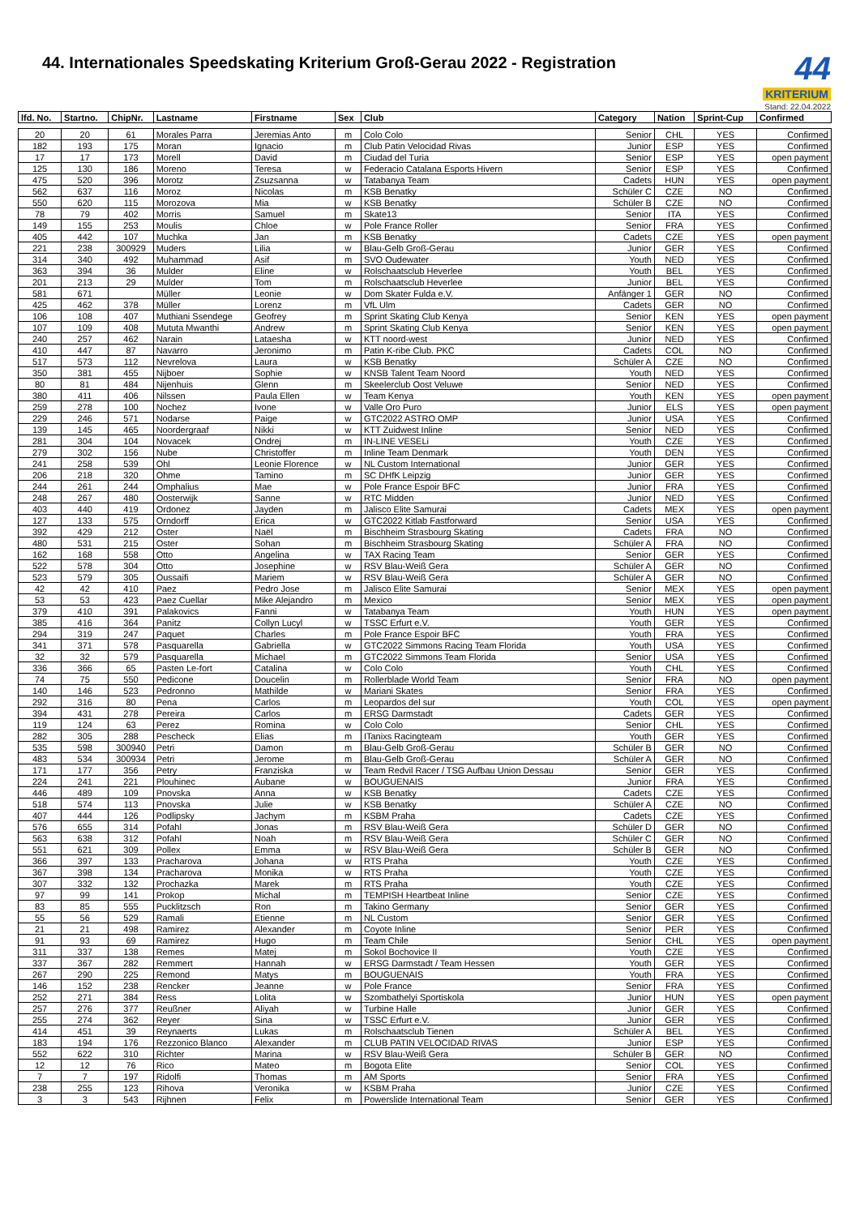44. Internationales Speedskating Kriterium Groß-Gerau 2022 - Registration
44
KRITERIUM
Stand: 22.04.2022
| lfd. No. | Startno. | ChipNr. | Lastname | Firstname | Sex | Club | Category | Nation | Sprint-Cup | Confirmed |
| --- | --- | --- | --- | --- | --- | --- | --- | --- | --- | --- |
| 20 | 20 | 61 | Morales Parra | Jeremias Anto | m | Colo Colo | Senior | CHL | YES | Confirmed |
| 182 | 193 | 175 | Moran | Ignacio | m | Club Patin Velocidad Rivas | Junior | ESP | YES | Confirmed |
| 17 | 17 | 173 | Morell | David | m | Ciudad del Turia | Senior | ESP | YES | open payment |
| 125 | 130 | 186 | Moreno | Teresa | w | Federacio Catalana Esports Hivern | Senior | ESP | YES | Confirmed |
| 475 | 520 | 396 | Morotz | Zsuzsanna | w | Tatabanya Team | Cadets | HUN | YES | open payment |
| 562 | 637 | 116 | Moroz | Nicolas | m | KSB Benatky | Schüler C | CZE | NO | Confirmed |
| 550 | 620 | 115 | Morozova | Mia | w | KSB Benatky | Schüler B | CZE | NO | Confirmed |
| 78 | 79 | 402 | Morris | Samuel | m | Skate13 | Senior | ITA | YES | Confirmed |
| 149 | 155 | 253 | Moulis | Chloe | w | Pole France Roller | Senior | FRA | YES | Confirmed |
| 405 | 442 | 107 | Muchka | Jan | m | KSB Benatky | Cadets | CZE | YES | open payment |
| 221 | 238 | 300929 | Muders | Lilia | w | Blau-Gelb Groß-Gerau | Junior | GER | YES | Confirmed |
| 314 | 340 | 492 | Muhammad | Asif | m | SVO Oudewater | Youth | NED | YES | Confirmed |
| 363 | 394 | 36 | Mulder | Eline | w | Rolschaatsclub Heverlee | Youth | BEL | YES | Confirmed |
| 201 | 213 | 29 | Mulder | Tom | m | Rolschaatsclub Heverlee | Junior | BEL | YES | Confirmed |
| 581 | 671 | | Müller | Leonie | w | Dom Skater Fulda e.V. | Anfänger 1 | GER | NO | Confirmed |
| 425 | 462 | 378 | Müller | Lorenz | m | VfL Ulm | Cadets | GER | NO | Confirmed |
| 106 | 108 | 407 | Muthiani Ssendege | Geofrey | m | Sprint Skating Club Kenya | Senior | KEN | YES | open payment |
| 107 | 109 | 408 | Mututa Mwanthi | Andrew | m | Sprint Skating Club Kenya | Senior | KEN | YES | open payment |
| 240 | 257 | 462 | Narain | Lataesha | w | KTT noord-west | Junior | NED | YES | Confirmed |
| 410 | 447 | 87 | Navarro | Jeronimo | m | Patin K-ribe Club. PKC | Cadets | COL | NO | Confirmed |
| 517 | 573 | 112 | Nevrelova | Laura | w | KSB Benatky | Schüler A | CZE | NO | Confirmed |
| 350 | 381 | 455 | Nijboer | Sophie | w | KNSB Talent Team Noord | Youth | NED | YES | Confirmed |
| 80 | 81 | 484 | Nijenhuis | Glenn | m | Skeelerclub Oost Veluwe | Senior | NED | YES | Confirmed |
| 380 | 411 | 406 | Nilssen | Paula Ellen | w | Team Kenya | Youth | KEN | YES | open payment |
| 259 | 278 | 100 | Nochez | Ivone | w | Valle Oro Puro | Junior | ELS | YES | open payment |
| 229 | 246 | 571 | Nodarse | Paige | w | GTC2022 ASTRO OMP | Junior | USA | YES | Confirmed |
| 139 | 145 | 465 | Noordergraaf | Nikki | w | KTT Zuidwest Inline | Senior | NED | YES | Confirmed |
| 281 | 304 | 104 | Novacek | Ondrej | m | IN-LINE VESELi | Youth | CZE | YES | Confirmed |
| 279 | 302 | 156 | Nube | Christoffer | m | Inline Team Denmark | Youth | DEN | YES | Confirmed |
| 241 | 258 | 539 | Ohl | Leonie Florence | w | NL Custom International | Junior | GER | YES | Confirmed |
| 206 | 218 | 320 | Ohme | Tamino | m | SC DHfK Leipzig | Junior | GER | YES | Confirmed |
| 244 | 261 | 244 | Omphalius | Mae | w | Pole France Espoir BFC | Junior | FRA | YES | Confirmed |
| 248 | 267 | 480 | Oosterwijk | Sanne | w | RTC Midden | Junior | NED | YES | Confirmed |
| 403 | 440 | 419 | Ordonez | Jayden | m | Jalisco Elite Samurai | Cadets | MEX | YES | open payment |
| 127 | 133 | 575 | Orndorff | Erica | w | GTC2022 Kitlab Fastforward | Senior | USA | YES | Confirmed |
| 392 | 429 | 212 | Oster | Naël | m | Bischheim Strasbourg Skating | Cadets | FRA | NO | Confirmed |
| 480 | 531 | 215 | Oster | Sohan | m | Bischheim Strasbourg Skating | Schüler A | FRA | NO | Confirmed |
| 162 | 168 | 558 | Otto | Angelina | w | TAX Racing Team | Senior | GER | YES | Confirmed |
| 522 | 578 | 304 | Otto | Josephine | w | RSV Blau-Weiß Gera | Schüler A | GER | NO | Confirmed |
| 523 | 579 | 305 | Oussaifi | Mariem | w | RSV Blau-Weiß Gera | Schüler A | GER | NO | Confirmed |
| 42 | 42 | 410 | Paez | Pedro Jose | m | Jalisco Elite Samurai | Senior | MEX | YES | open payment |
| 53 | 53 | 423 | Paez Cuellar | Mike Alejandro | m | Mexico | Senior | MEX | YES | open payment |
| 379 | 410 | 391 | Palakovics | Fanni | w | Tatabanya Team | Youth | HUN | YES | open payment |
| 385 | 416 | 364 | Panitz | Collyn Lucyl | w | TSSC Erfurt e.V. | Youth | GER | YES | Confirmed |
| 294 | 319 | 247 | Paquet | Charles | m | Pole France Espoir BFC | Youth | FRA | YES | Confirmed |
| 341 | 371 | 578 | Pasquarella | Gabriella | w | GTC2022 Simmons Racing Team Florida | Youth | USA | YES | Confirmed |
| 32 | 32 | 579 | Pasquarella | Michael | m | GTC2022 Simmons Team Florida | Senior | USA | YES | Confirmed |
| 336 | 366 | 65 | Pasten Le-fort | Catalina | w | Colo Colo | Youth | CHL | YES | Confirmed |
| 74 | 75 | 550 | Pedicone | Doucelin | m | Rollerblade World Team | Senior | FRA | NO | open payment |
| 140 | 146 | 523 | Pedronno | Mathilde | w | Mariani Skates | Senior | FRA | YES | Confirmed |
| 292 | 316 | 80 | Pena | Carlos | m | Leopardos del sur | Youth | COL | YES | open payment |
| 394 | 431 | 278 | Pereira | Carlos | m | ERSG Darmstadt | Cadets | GER | YES | Confirmed |
| 119 | 124 | 63 | Perez | Romina | w | Colo Colo | Senior | CHL | YES | Confirmed |
| 282 | 305 | 288 | Pescheck | Elias | m | ITanixs Racingteam | Youth | GER | YES | Confirmed |
| 535 | 598 | 300940 | Petri | Damon | m | Blau-Gelb Groß-Gerau | Schüler B | GER | NO | Confirmed |
| 483 | 534 | 300934 | Petri | Jerome | m | Blau-Gelb Groß-Gerau | Schüler A | GER | NO | Confirmed |
| 171 | 177 | 356 | Petry | Franziska | w | Team Redvil Racer / TSG Aufbau Union Dessau | Senior | GER | YES | Confirmed |
| 224 | 241 | 221 | Plouhinec | Aubane | w | BOUGUENAIS | Junior | FRA | YES | Confirmed |
| 446 | 489 | 109 | Pnovska | Anna | w | KSB Benatky | Cadets | CZE | YES | Confirmed |
| 518 | 574 | 113 | Pnovska | Julie | w | KSB Benatky | Schüler A | CZE | NO | Confirmed |
| 407 | 444 | 126 | Podlipsky | Jachym | m | KSBM Praha | Cadets | CZE | YES | Confirmed |
| 576 | 655 | 314 | Pofahl | Jonas | m | RSV Blau-Weiß Gera | Schüler D | GER | NO | Confirmed |
| 563 | 638 | 312 | Pofahl | Noah | m | RSV Blau-Weiß Gera | Schüler C | GER | NO | Confirmed |
| 551 | 621 | 309 | Pollex | Emma | w | RSV Blau-Weiß Gera | Schüler B | GER | NO | Confirmed |
| 366 | 397 | 133 | Pracharova | Johana | w | RTS Praha | Youth | CZE | YES | Confirmed |
| 367 | 398 | 134 | Pracharova | Monika | w | RTS Praha | Youth | CZE | YES | Confirmed |
| 307 | 332 | 132 | Prochazka | Marek | m | RTS Praha | Youth | CZE | YES | Confirmed |
| 97 | 99 | 141 | Prokop | Michal | m | TEMPISH Heartbeat Inline | Senior | CZE | YES | Confirmed |
| 83 | 85 | 555 | Pucklitzsch | Ron | m | Takino Germany | Senior | GER | YES | Confirmed |
| 55 | 56 | 529 | Ramali | Etienne | m | NL Custom | Senior | GER | YES | Confirmed |
| 21 | 21 | 498 | Ramirez | Alexander | m | Coyote Inline | Senior | PER | YES | Confirmed |
| 91 | 93 | 69 | Ramirez | Hugo | m | Team Chile | Senior | CHL | YES | open payment |
| 311 | 337 | 138 | Remes | Matej | m | Sokol Bochovice II | Youth | CZE | YES | Confirmed |
| 337 | 367 | 282 | Remmert | Hannah | w | ERSG Darmstadt / Team Hessen | Youth | GER | YES | Confirmed |
| 267 | 290 | 225 | Remond | Matys | m | BOUGUENAIS | Youth | FRA | YES | Confirmed |
| 146 | 152 | 238 | Rencker | Jeanne | w | Pole France | Senior | FRA | YES | Confirmed |
| 252 | 271 | 384 | Ress | Lolita | w | Szombathelyi Sportiskola | Junior | HUN | YES | open payment |
| 257 | 276 | 377 | Reußner | Aliyah | w | Turbine Halle | Junior | GER | YES | Confirmed |
| 255 | 274 | 362 | Reyer | Sina | w | TSSC Erfurt e.V. | Junior | GER | YES | Confirmed |
| 414 | 451 | 39 | Reynaerts | Lukas | m | Rolschaatsclub Tienen | Schüler A | BEL | YES | Confirmed |
| 183 | 194 | 176 | Rezzonico Blanco | Alexander | m | CLUB PATIN VELOCIDAD RIVAS | Junior | ESP | YES | Confirmed |
| 552 | 622 | 310 | Richter | Marina | w | RSV Blau-Weiß Gera | Schüler B | GER | NO | Confirmed |
| 12 | 12 | 76 | Rico | Mateo | m | Bogota Elite | Senior | COL | YES | Confirmed |
| 7 | 7 | 197 | Ridolfi | Thomas | m | AM Sports | Senior | FRA | YES | Confirmed |
| 238 | 255 | 123 | Rihova | Veronika | w | KSBM Praha | Junior | CZE | YES | Confirmed |
| 3 | 3 | 543 | Rijhnen | Felix | m | Powerslide International Team | Senior | GER | YES | Confirmed |